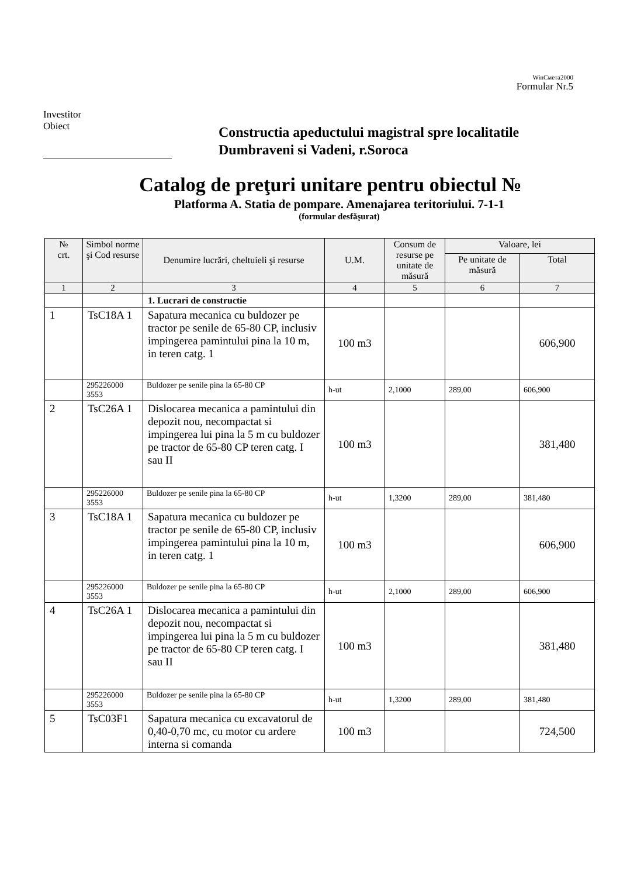WinСмета2000
Formular Nr.5
Investitor
Obiect
Constructia apeductului magistral spre localitatile
Dumbraveni si Vadeni, r.Soroca
Catalog de preţuri unitare pentru obiectul №
Platforma A. Statia de pompare. Amenajarea teritoriului. 7-1-1
(formular desfăşurat)
| № crt. | Simbol norme şi Cod resurse | Denumire lucrări, cheltuieli şi resurse | U.M. | Consum de resurse pe unitate de măsură | Valoare, lei | |
| --- | --- | --- | --- | --- | --- | --- |
| | | | | | Pe unitate de măsură | Total |
| 1 | 2 | 3 | 4 | 5 | 6 | 7 |
| | | 1. Lucrari de constructie | | | | |
| 1 | TsC18A 1 | Sapatura mecanica cu buldozer pe tractor pe senile de 65-80 CP, inclusiv impingerea pamintului pina la 10 m, in teren catg. 1 | 100 m3 | | | 606,900 |
| | 295226000 3553 | Buldozer pe senile pina la 65-80 CP | h-ut | 2,1000 | 289,00 | 606,900 |
| 2 | TsC26A 1 | Dislocarea mecanica a pamintului din depozit nou, necompactat si impingerea lui pina la 5 m cu buldozer pe tractor de 65-80 CP teren catg. I sau II | 100 m3 | | | 381,480 |
| | 295226000 3553 | Buldozer pe senile pina la 65-80 CP | h-ut | 1,3200 | 289,00 | 381,480 |
| 3 | TsC18A 1 | Sapatura mecanica cu buldozer pe tractor pe senile de 65-80 CP, inclusiv impingerea pamintului pina la 10 m, in teren catg. 1 | 100 m3 | | | 606,900 |
| | 295226000 3553 | Buldozer pe senile pina la 65-80 CP | h-ut | 2,1000 | 289,00 | 606,900 |
| 4 | TsC26A 1 | Dislocarea mecanica a pamintului din depozit nou, necompactat si impingerea lui pina la 5 m cu buldozer pe tractor de 65-80 CP teren catg. I sau II | 100 m3 | | | 381,480 |
| | 295226000 3553 | Buldozer pe senile pina la 65-80 CP | h-ut | 1,3200 | 289,00 | 381,480 |
| 5 | TsC03F1 | Sapatura mecanica cu excavatorul de 0,40-0,70 mc, cu motor cu ardere interna si comanda | 100 m3 | | | 724,500 |